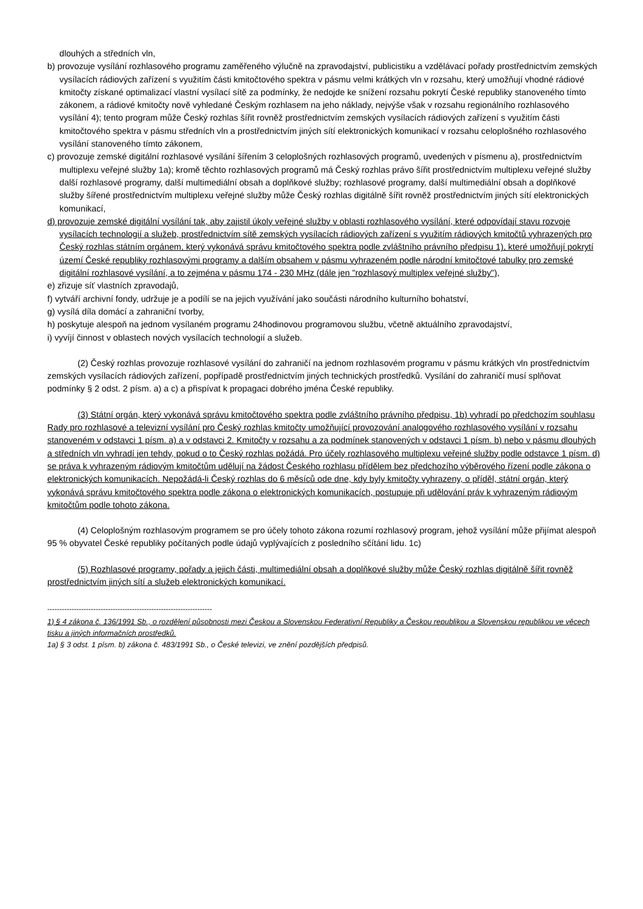dlouhých a středních vln,
b) provozuje vysílání rozhlasového programu zaměřeného výlučně na zpravodajství, publicistiku a vzdělávací pořady prostřednictvím zemských vysílacích rádiových zařízení s využitím části kmitočtového spektra v pásmu velmi krátkých vln v rozsahu, který umožňují vhodné rádiové kmitočty získané optimalizací vlastní vysílací sítě za podmínky, že nedojde ke snížení rozsahu pokrytí České republiky stanoveného tímto zákonem, a rádiové kmitočty nově vyhledané Českým rozhlasem na jeho náklady, nejvýše však v rozsahu regionálního rozhlasového vysílání 4); tento program může Český rozhlas šířit rovněž prostřednictvím zemských vysílacích rádiových zařízení s využitím části kmitočtového spektra v pásmu středních vln a prostřednictvím jiných sítí elektronických komunikací v rozsahu celoplošného rozhlasového vysílání stanoveného tímto zákonem,
c) provozuje zemské digitální rozhlasové vysílání šířením 3 celoplošných rozhlasových programů, uvedených v písmenu a), prostřednictvím multiplexu veřejné služby 1a); kromě těchto rozhlasových programů má Český rozhlas právo šířit prostřednictvím multiplexu veřejné služby další rozhlasové programy, další multimediální obsah a doplňkové služby; rozhlasové programy, další multimediální obsah a doplňkové služby šířené prostřednictvím multiplexu veřejné služby může Český rozhlas digitálně šířit rovněž prostřednictvím jiných sítí elektronických komunikací,
d) provozuje zemské digitální vysílání tak, aby zajistil úkoly veřejné služby v oblasti rozhlasového vysílání, které odpovídají stavu rozvoje vysílacích technologií a služeb, prostřednictvím sítě zemských vysílacích rádiových zařízení s využitím rádiových kmitočtů vyhrazených pro Český rozhlas státním orgánem, který vykonává správu kmitočtového spektra podle zvláštního právního předpisu 1), které umožňují pokrytí území České republiky rozhlasovými programy a dalším obsahem v pásmu vyhrazeném podle národní kmitočtové tabulky pro zemské digitální rozhlasové vysílání, a to zejména v pásmu 174 - 230 MHz (dále jen "rozhlasový multiplex veřejné služby"),
e) zřizuje síť vlastních zpravodajů,
f) vytváří archivní fondy, udržuje je a podílí se na jejich využívání jako součásti národního kulturního bohatství,
g) vysílá díla domácí a zahraniční tvorby,
h) poskytuje alespoň na jednom vysílaném programu 24hodinovou programovou službu, včetně aktuálního zpravodajství,
i) vyvíjí činnost v oblastech nových vysílacích technologií a služeb.
(2) Český rozhlas provozuje rozhlasové vysílání do zahraničí na jednom rozhlasovém programu v pásmu krátkých vln prostřednictvím zemských vysílacích rádiových zařízení, popřípadě prostřednictvím jiných technických prostředků. Vysílání do zahraničí musí splňovat podmínky § 2 odst. 2 písm. a) a c) a přispívat k propagaci dobrého jména České republiky.
(3) Státní orgán, který vykonává správu kmitočtového spektra podle zvláštního právního předpisu, 1b) vyhradí po předchozím souhlasu Rady pro rozhlasové a televizní vysílání pro Český rozhlas kmitočty umožňující provozování analogového rozhlasového vysílání v rozsahu stanoveném v odstavci 1 písm. a) a v odstavci 2. Kmitočty v rozsahu a za podmínek stanovených v odstavci 1 písm. b) nebo v pásmu dlouhých a středních vln vyhradí jen tehdy, pokud o to Český rozhlas požádá. Pro účely rozhlasového multiplexu veřejné služby podle odstavce 1 písm. d) se práva k vyhrazeným rádiovým kmitočtům udělují na žádost Českého rozhlasu přídělem bez předchozího výběrového řízení podle zákona o elektronických komunikacích. Nepožádá-li Český rozhlas do 6 měsíců ode dne, kdy byly kmitočty vyhrazeny, o příděl, státní orgán, který vykonává správu kmitočtového spektra podle zákona o elektronických komunikacích, postupuje při udělování práv k vyhrazeným rádiovým kmitočtům podle tohoto zákona.
(4) Celoplošným rozhlasovým programem se pro účely tohoto zákona rozumí rozhlasový program, jehož vysílání může přijímat alespoň 95 % obyvatel České republiky počítaných podle údajů vyplývajících z posledního sčítání lidu. 1c)
(5) Rozhlasové programy, pořady a jejich části, multimediální obsah a doplňkové služby může Český rozhlas digitálně šířit rovněž prostřednictvím jiných sítí a služeb elektronických komunikací.
--------------------------------------------------------------------
1) § 4 zákona č. 136/1991 Sb., o rozdělení působnosti mezi Českou a Slovenskou Federativní Republiky a Českou republikou a Slovenskou republikou ve věcech tisku a jiných informačních prostředků.
1a) § 3 odst. 1 písm. b) zákona č. 483/1991 Sb., o České televizi, ve znění pozdějších předpisů.